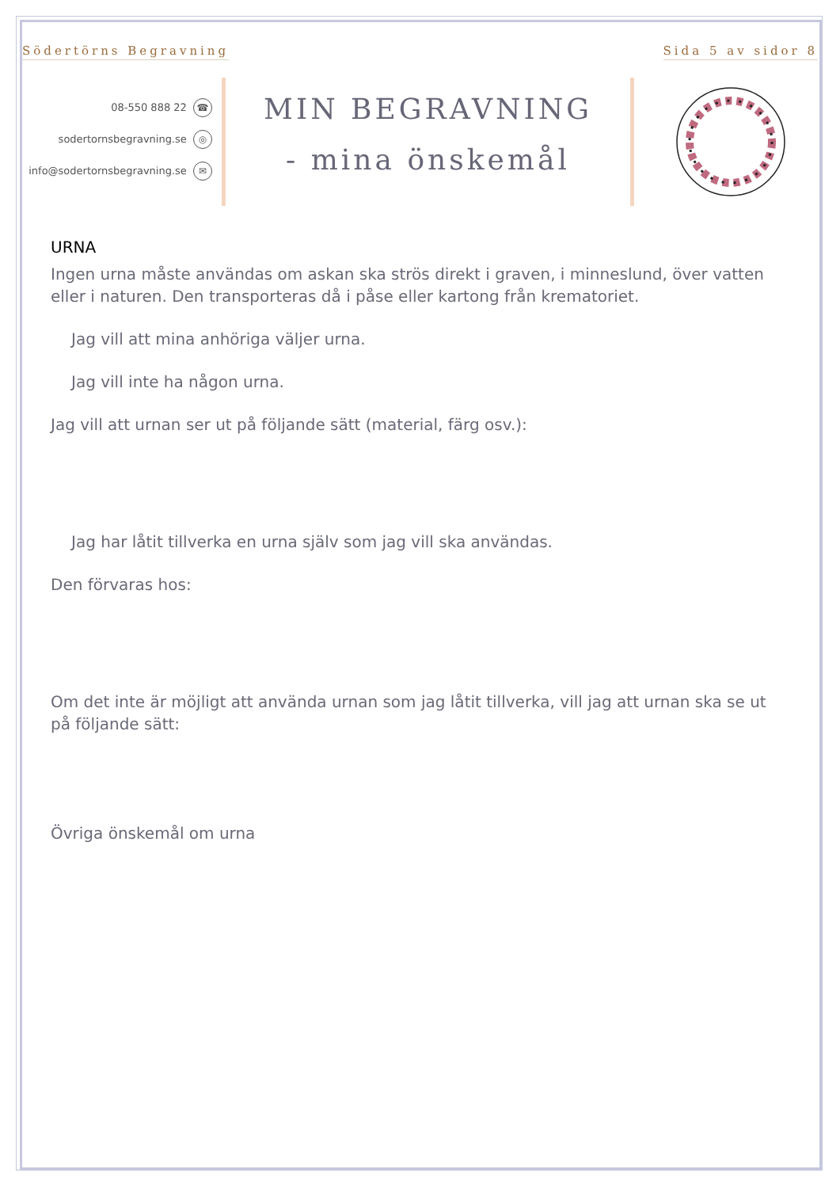Södertörns Begravning Sida 5 av sidor 8
08-550 888 22 ☎
sodertornsbegravning.se ◎
info@sodertornsbegravning.se ✉
MIN BEGRAVNING
- mina önskemål
URNA
Ingen urna måste användas om askan ska strös direkt i graven, i minneslund, över vatten eller i naturen. Den transporteras då i påse eller kartong från krematoriet.
Jag vill att mina anhöriga väljer urna.
Jag vill inte ha någon urna.
Jag vill att urnan ser ut på följande sätt (material, färg osv.):
Jag har låtit tillverka en urna själv som jag vill ska användas.
Den förvaras hos:
Om det inte är möjligt att använda urnan som jag låtit tillverka, vill jag att urnan ska se ut på följande sätt:
Övriga önskemål om urna